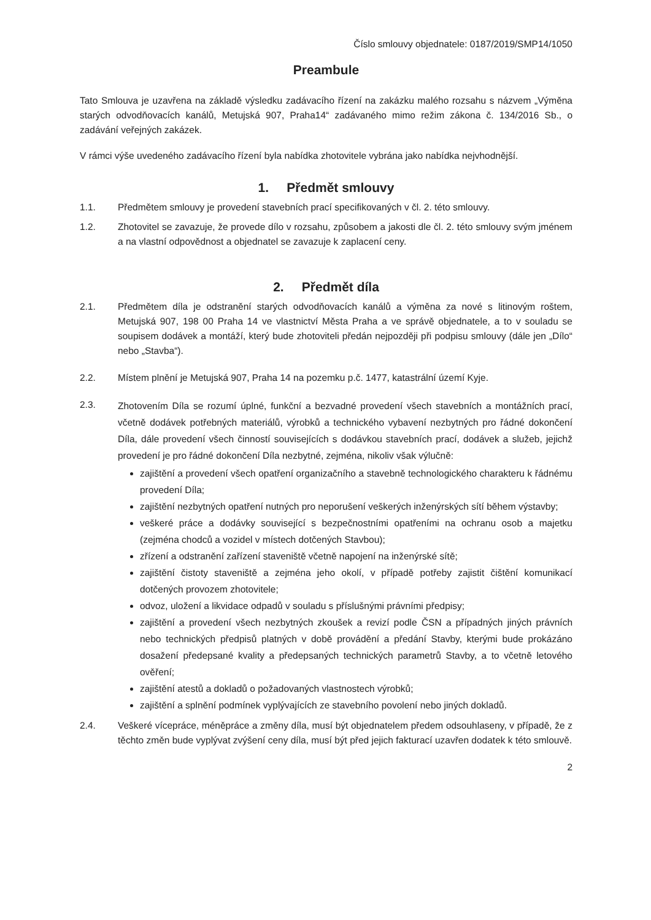Číslo smlouvy objednatele: 0187/2019/SMP14/1050
Preambule
Tato Smlouva je uzavřena na základě výsledku zadávacího řízení na zakázku malého rozsahu s názvem „Výměna starých odvodňovacích kanálů, Metujská 907, Praha14“ zadávaného mimo režim zákona č. 134/2016 Sb., o zadávání veřejných zakázek.
V rámci výše uvedeného zadávacího řízení byla nabídka zhotovitele vybrána jako nabídka nejvhodnější.
1. Předmět smlouvy
1.1. Předmětem smlouvy je provedení stavebních prací specifikovaných v čl. 2. této smlouvy.
1.2. Zhotovitel se zavazuje, že provede dílo v rozsahu, způsobem a jakosti dle čl. 2. této smlouvy svým jménem a na vlastní odpovědnost a objednatel se zavazuje k zaplacení ceny.
2. Předmět díla
2.1. Předmětem díla je odstranění starých odvodňovacích kanálů a výměna za nové s litinovým roštem, Metujská 907, 198 00 Praha 14 ve vlastnictví Města Praha a ve správě objednatele, a to v souladu se soupisem dodávek a montáží, který bude zhotoviteli předán nejpozději při podpisu smlouvy (dále jen „Dílo“ nebo „Stavba“).
2.2. Místem plnění je Metujská 907, Praha 14 na pozemku p.č. 1477, katastrální území Kyje.
2.3.
Zhotovením Díla se rozumí úplné, funkční a bezvadné provedení všech stavebních a montážních prací, včetně dodávek potřebných materiálů, výrobků a technického vybavení nezbytných pro řádné dokončení Díla, dále provedení všech činností souvisejících s dodávkou stavebních prací, dodávek a služeb, jejichž provedení je pro řádné dokončení Díla nezbytné, zejména, nikoliv však výlučně:
zajištění a provedení všech opatření organizačního a stavebně technologického charakteru k řádnému provedení Díla;
zajištění nezbytných opatření nutných pro neporušení veškerých inženýrských sítí během výstavby;
veškeré práce a dodávky související s bezpečnostními opatřeními na ochranu osob a majetku (zejména chodců a vozidel v místech dotčených Stavbou);
zřízení a odstranění zařízení staveniště včetně napojení na inženýrské sítě;
zajištění čistoty staveniště a zejména jeho okolí, v případě potřeby zajistit čištění komunikací dotčených provozem zhotovitele;
odvoz, uložení a likvidace odpadů v souladu s příslušnými právními předpisy;
zajištění a provedení všech nezbytných zkoušek a revizí podle ČSN a případných jiných právních nebo technických předpisů platných v době provádění a předání Stavby, kterými bude prokázáno dosažení předepsané kvality a předepsaných technických parametrů Stavby, a to včetně letového ověření;
zajištění atestů a dokladů o požadovaných vlastnostech výrobků;
zajištění a splnění podmínek vyplývajících ze stavebního povolení nebo jiných dokladů.
2.4. Veškeré vícepráce, méněpráce a změny díla, musí být objednatelem předem odsouhlaseny, v případě, že z těchto změn bude vyplývat zvýšení ceny díla, musí být před jejich fakturací uzavřen dodatek k této smlouvě.
2